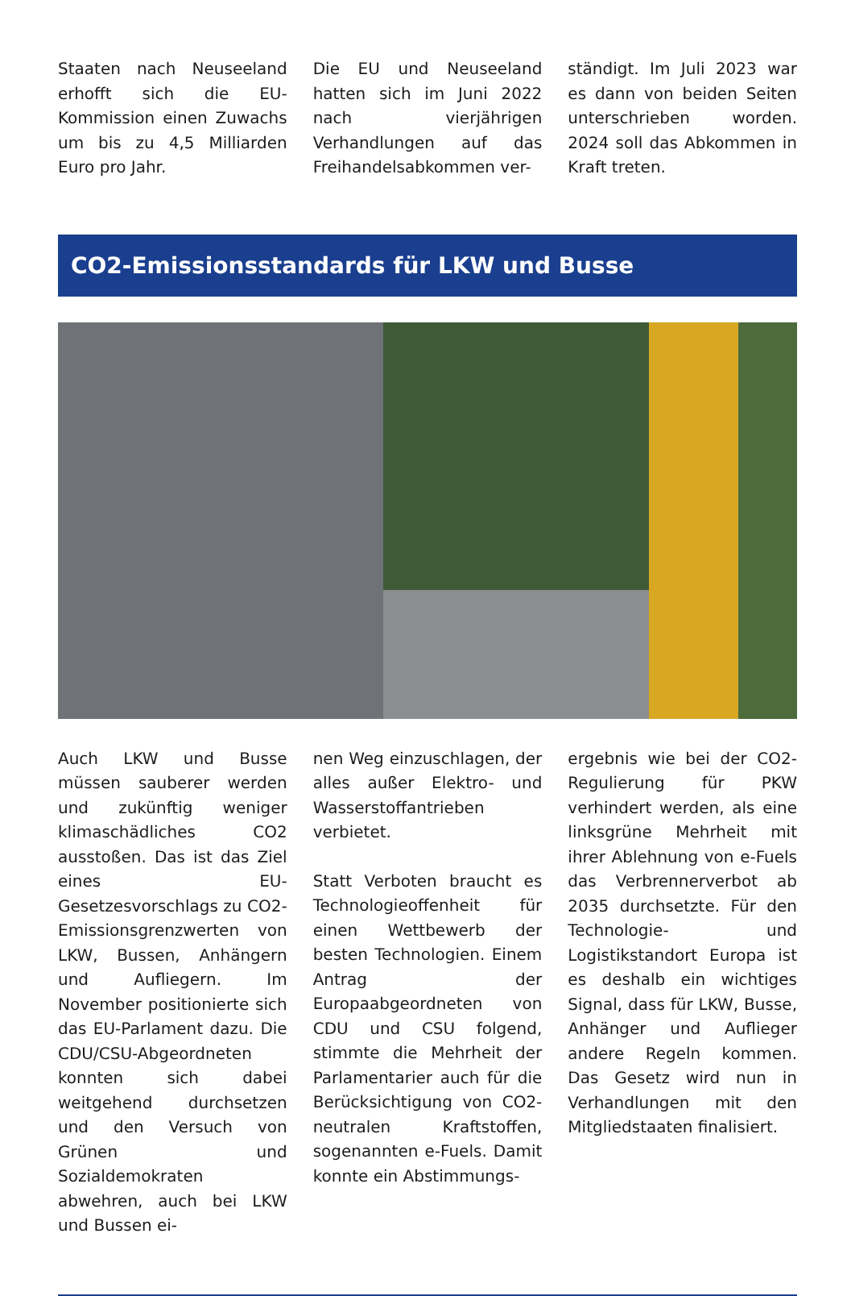Staaten nach Neuseeland erhofft sich die EU-Kommission einen Zuwachs um bis zu 4,5 Milliarden Euro pro Jahr.
Die EU und Neuseeland hatten sich im Juni 2022 nach vierjährigen Verhandlungen auf das Freihandelsabkommen ver-
ständigt. Im Juli 2023 war es dann von beiden Seiten unterschrieben worden. 2024 soll das Abkommen in Kraft treten.
CO2-Emissionsstandards für LKW und Busse
Auch LKW und Busse müssen sauberer werden und zukünftig weniger klimaschädliches CO2 ausstoßen. Das ist das Ziel eines EU-Gesetzesvorschlags zu CO2-Emissionsgrenzwerten von LKW, Bussen, Anhängern und Aufliegern. Im November positionierte sich das EU-Parlament dazu. Die CDU/CSU-Abgeordneten konnten sich dabei weitgehend durchsetzen und den Versuch von Grünen und Sozialdemokraten abwehren, auch bei LKW und Bussen ei-
nen Weg einzuschlagen, der alles außer Elektro- und Wasserstoffantrieben verbietet.
Statt Verboten braucht es Technologieoffenheit für einen Wettbewerb der besten Technologien. Einem Antrag der Europaabgeordneten von CDU und CSU folgend, stimmte die Mehrheit der Parlamentarier auch für die Berücksichtigung von CO2-neutralen Kraftstoffen, sogenannten e-Fuels. Damit konnte ein Abstimmungs-
ergebnis wie bei der CO2-Regulierung für PKW verhindert werden, als eine linksgrüne Mehrheit mit ihrer Ablehnung von e-Fuels das Verbrennerverbot ab 2035 durchsetzte. Für den Technologie- und Logistikstandort Europa ist es deshalb ein wichtiges Signal, dass für LKW, Busse, Anhänger und Auflieger andere Regeln kommen. Das Gesetz wird nun in Verhandlungen mit den Mitgliedstaaten finalisiert.